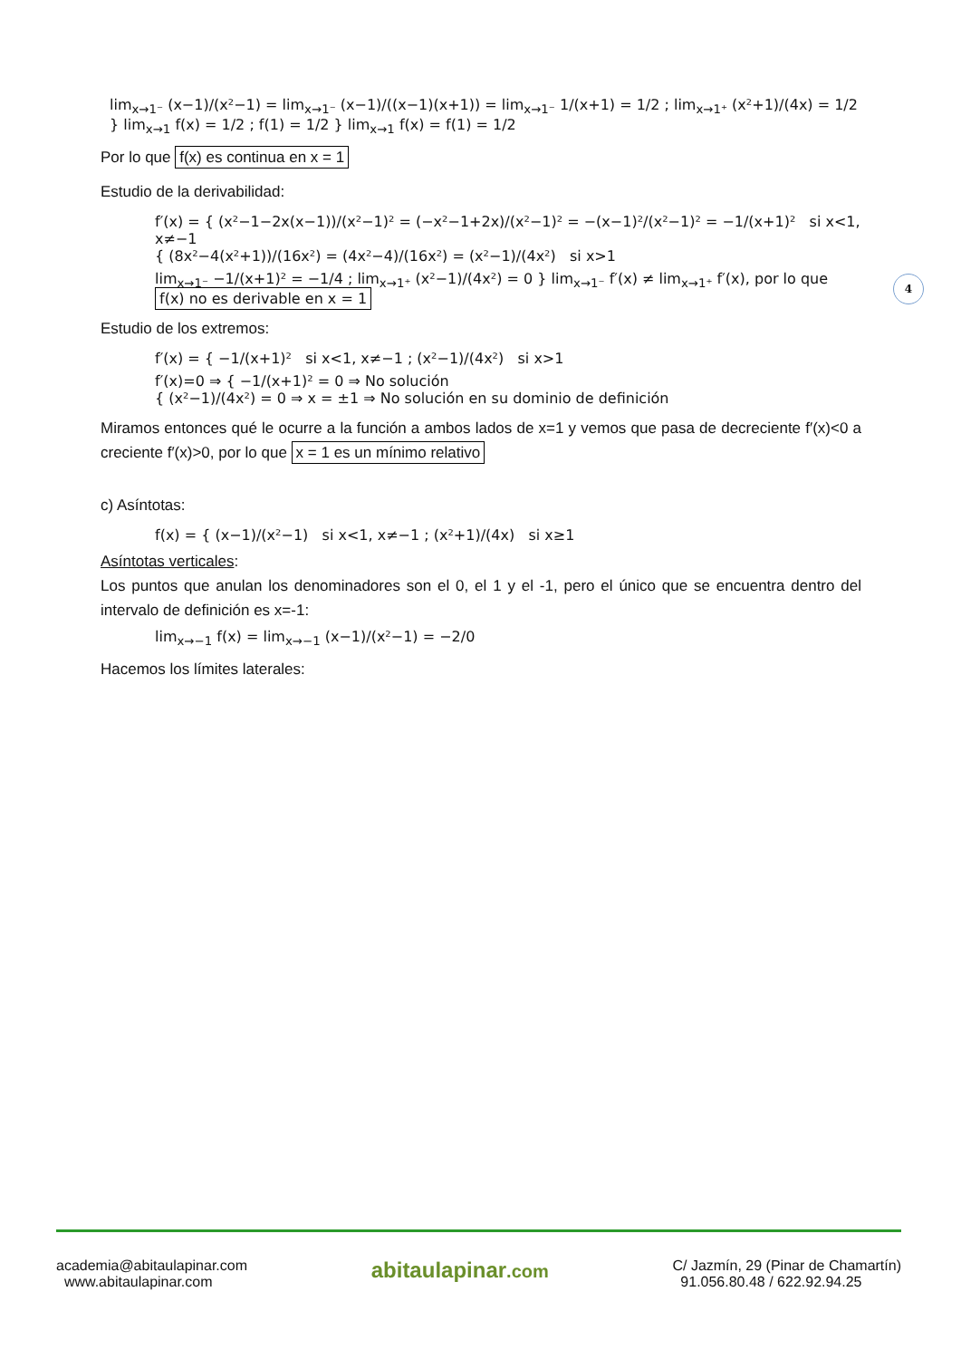4
lim<sub>x→1⁻</sub> (x−1)/(x²−1) = lim<sub>x→1⁻</sub> (x−1)/((x−1)(x+1)) = lim<sub>x→1⁻</sub> 1/(x+1) = 1/2 ; lim<sub>x→1⁺</sub> (x²+1)/(4x) = 1/2 } lim<sub>x→1</sub> f(x) = 1/2 ; f(1) = 1/2 } lim<sub>x→1</sub> f(x) = f(1) = 1/2
Por lo que f(x) es continua en x = 1
Estudio de la derivabilidad:
f′(x) = { (x²−1−2x(x−1))/(x²−1)² = (−x²−1+2x)/(x²−1)² = −(x−1)²/(x²−1)² = −1/(x+1)² si x<1, x≠−1
{ (8x²−4(x²+1))/(16x²) = (4x²−4)/(16x²) = (x²−1)/(4x²) si x>1
lim<sub>x→1⁻</sub> −1/(x+1)² = −1/4 ; lim<sub>x→1⁺</sub> (x²−1)/(4x²) = 0 } lim<sub>x→1⁻</sub> f′(x) ≠ lim<sub>x→1⁺</sub> f′(x), por lo que f(x) no es derivable en x = 1
Estudio de los extremos:
f′(x) = { −1/(x+1)² si x<1, x≠−1 ; (x²−1)/(4x²) si x>1
f′(x)=0 ⇒ { −1/(x+1)² = 0 ⇒ No solución
{ (x²−1)/(4x²) = 0 ⇒ x = ±1 ⇒ No solución en su dominio de definición
Miramos entonces qué le ocurre a la función a ambos lados de x=1 y vemos que pasa de decreciente f′(x)<0 a creciente f′(x)>0, por lo que x = 1 es un mínimo relativo
c) Asíntotas:
f(x) = { (x−1)/(x²−1) si x<1, x≠−1 ; (x²+1)/(4x) si x≥1
Asíntotas verticales:
Los puntos que anulan los denominadores son el 0, el 1 y el -1, pero el único que se encuentra dentro del intervalo de definición es x=-1:
lim<sub>x→−1</sub> f(x) = lim<sub>x→−1</sub> (x−1)/(x²−1) = −2/0
Hacemos los límites laterales:
academia@abitaulapinar.com
www.abitaulapinar.com
abitaulapinar.com
C/ Jazmín, 29 (Pinar de Chamartín)
91.056.80.48 / 622.92.94.25